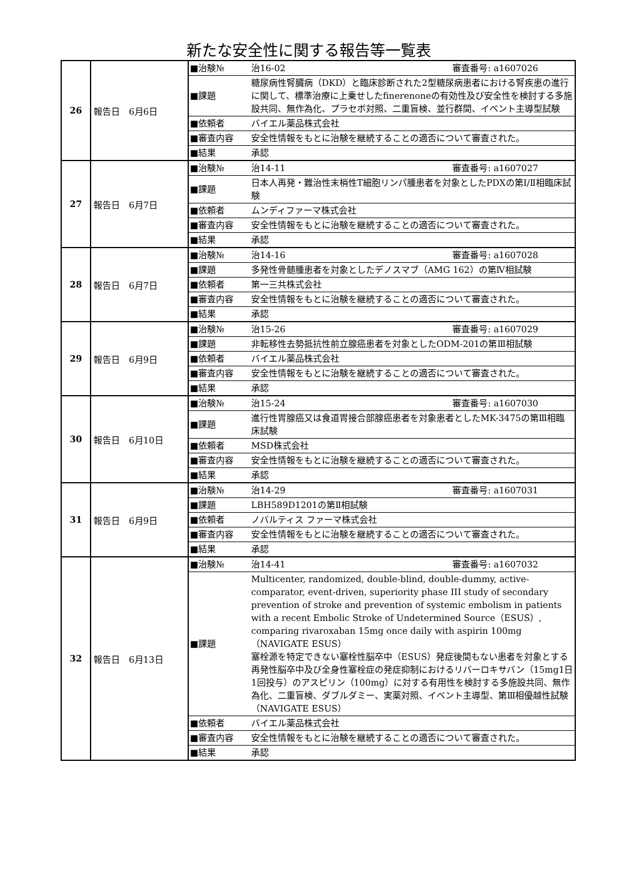新たな安全性に関する報告等一覧表
| 26 | 報告日 6月6日 | / ■治験№ / 治16-02 審査番号: a1607026 / / ■課題 / 糖尿病性腎臓病（DKD）と臨床診断された2型糖尿病患者における腎疾患の進行に関して、標準治療に上乗せしたfinerenoneの有効性及び安全性を検討する多施設共同、無作為化、プラセボ対照、二重盲検、並行群間、イベント主導型試験 / / ■依頼者 / バイエル薬品株式会社 / / ■審査内容 / 安全性情報をもとに治験を継続することの適否について審査された。 / / ■結果 / 承認 / |
| 27 | 報告日 6月7日 | / ■治験№ / 治14-11 審査番号: a1607027 / / ■課題 / 日本人再発・難治性末梢性T細胞リンパ腫患者を対象としたPDXの第Ⅰ/Ⅱ相臨床試験 / / ■依頼者 / ムンディファーマ株式会社 / / ■審査内容 / 安全性情報をもとに治験を継続することの適否について審査された。 / / ■結果 / 承認 / |
| 28 | 報告日 6月7日 | / ■治験№ / 治14-16 審査番号: a1607028 / / ■課題 / 多発性骨髄腫患者を対象としたデノスマブ（AMG 162）の第Ⅳ相試験 / / ■依頼者 / 第一三共株式会社 / / ■審査内容 / 安全性情報をもとに治験を継続することの適否について審査された。 / / ■結果 / 承認 / |
| 29 | 報告日 6月9日 | / ■治験№ / 治15-26 審査番号: a1607029 / / ■課題 / 非転移性去勢抵抗性前立腺癌患者を対象としたODM-201の第Ⅲ相試験 / / ■依頼者 / バイエル薬品株式会社 / / ■審査内容 / 安全性情報をもとに治験を継続することの適否について審査された。 / / ■結果 / 承認 / |
| 30 | 報告日 6月10日 | / ■治験№ / 治15-24 審査番号: a1607030 / / ■課題 / 進行性胃腺癌又は食道胃接合部腺癌患者を対象患者としたMK-3475の第Ⅲ相臨床試験 / / ■依頼者 / MSD株式会社 / / ■審査内容 / 安全性情報をもとに治験を継続することの適否について審査された。 / / ■結果 / 承認 / |
| 31 | 報告日 6月9日 | / ■治験№ / 治14-29 審査番号: a1607031 / / ■課題 / LBH589D1201の第Ⅱ相試験 / / ■依頼者 / ノバルティス ファーマ株式会社 / / ■審査内容 / 安全性情報をもとに治験を継続することの適否について審査された。 / / ■結果 / 承認 / |
| 32 | 報告日 6月13日 | / ■治験№ / 治14-41 審査番号: a1607032 / / ■課題 / Multicenter, randomized, double-blind, double-dummy, active-comparator, event-driven, superiority phase III study of secondary prevention of stroke and prevention of systemic embolism in patients with a recent Embolic Stroke of Undetermined Source（ESUS）, comparing rivaroxaban 15mg once daily with aspirin 100mg（NAVIGATE ESUS） 塞栓源を特定できない塞栓性脳卒中（ESUS）発症後間もない患者を対象とする再発性脳卒中及び全身性塞栓症の発症抑制におけるリバーロキサバン（15mg1日1回投与）のアスピリン（100mg）に対する有用性を検討する多施設共同、無作為化、二重盲検、ダブルダミー、実薬対照、イベント主導型、第Ⅲ相優越性試験（NAVIGATE ESUS） / / ■依頼者 / バイエル薬品株式会社 / / ■審査内容 / 安全性情報をもとに治験を継続することの適否について審査された。 / / ■結果 / 承認 / |